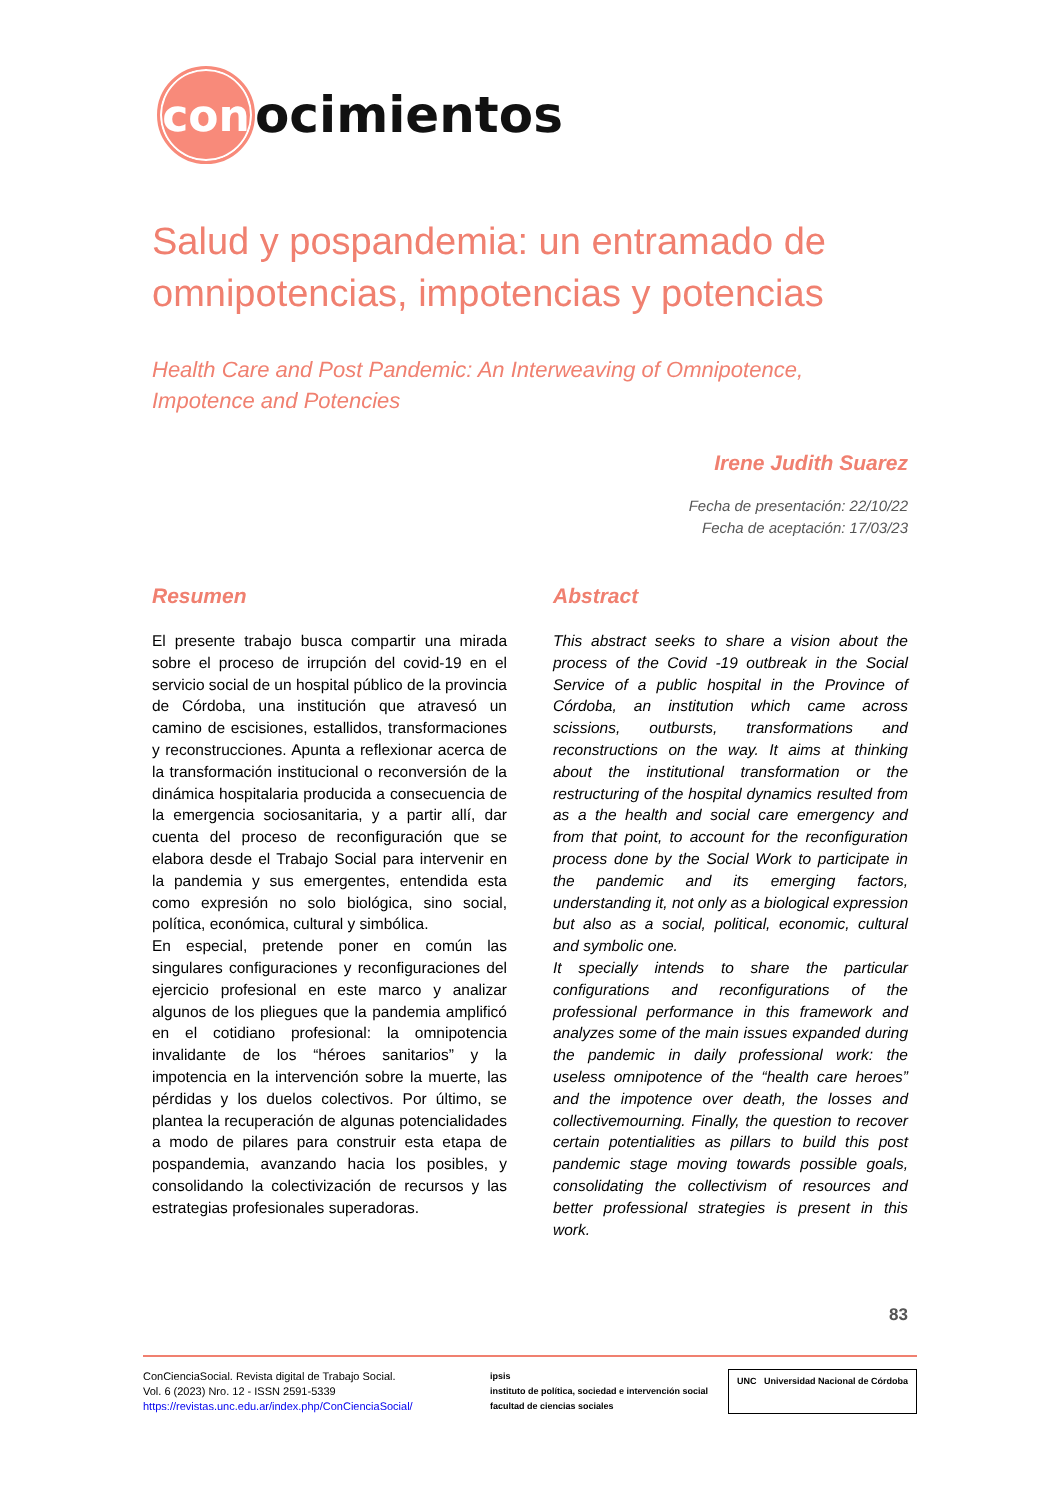con
ocimientos
Salud y pospandemia: un entramado de omnipotencias, impotencias y potencias
Health Care and Post Pandemic: An Interweaving of Omnipotence, Impotence and Potencies
Irene Judith Suarez
Fecha de presentación: 22/10/22
Fecha de aceptación: 17/03/23
Resumen
El presente trabajo busca compartir una mirada sobre el proceso de irrupción del covid-19 en el servicio social de un hospital público de la provincia de Córdoba, una institución que atravesó un camino de escisiones, estallidos, transformaciones y reconstrucciones. Apunta a reflexionar acerca de la transformación institucional o reconversión de la dinámica hospitalaria producida a consecuencia de la emergencia sociosanitaria, y a partir allí, dar cuenta del proceso de reconfiguración que se elabora desde el Trabajo Social para intervenir en la pandemia y sus emergentes, entendida esta como expresión no solo biológica, sino social, política, económica, cultural y simbólica.
En especial, pretende poner en común las singulares configuraciones y reconfiguraciones del ejercicio profesional en este marco y analizar algunos de los pliegues que la pandemia amplificó en el cotidiano profesional: la omnipotencia invalidante de los “héroes sanitarios” y la impotencia en la intervención sobre la muerte, las pérdidas y los duelos colectivos. Por último, se plantea la recuperación de algunas potencialidades a modo de pilares para construir esta etapa de pospandemia, avanzando hacia los posibles, y consolidando la colectivización de recursos y las estrategias profesionales superadoras.
Abstract
This abstract seeks to share a vision about the process of the Covid -19 outbreak in the Social Service of a public hospital in the Province of Córdoba, an institution which came across scissions, outbursts, transformations and reconstructions on the way. It aims at thinking about the institutional transformation or the restructuring of the hospital dynamics resulted from as a the health and social care emergency and from that point, to account for the reconfiguration process done by the Social Work to participate in the pandemic and its emerging factors, understanding it, not only as a biological expression but also as a social, political, economic, cultural and symbolic one.
It specially intends to share the particular configurations and reconfigurations of the professional performance in this framework and analyzes some of the main issues expanded during the pandemic in daily professional work: the useless omnipotence of the “health care heroes” and the impotence over death, the losses and collectivemourning. Finally, the question to recover certain potentialities as pillars to build this post pandemic stage moving towards possible goals, consolidating the collectivism of resources and better professional strategies is present in this work.
83
ConCienciaSocial. Revista digital de Trabajo Social.
Vol. 6 (2023) Nro. 12 - ISSN 2591-5339
https://revistas.unc.edu.ar/index.php/ConCienciaSocial/
ipsis
instituto de política, sociedad e intervención social
facultad de ciencias sociales
UNC Universidad Nacional de Córdoba